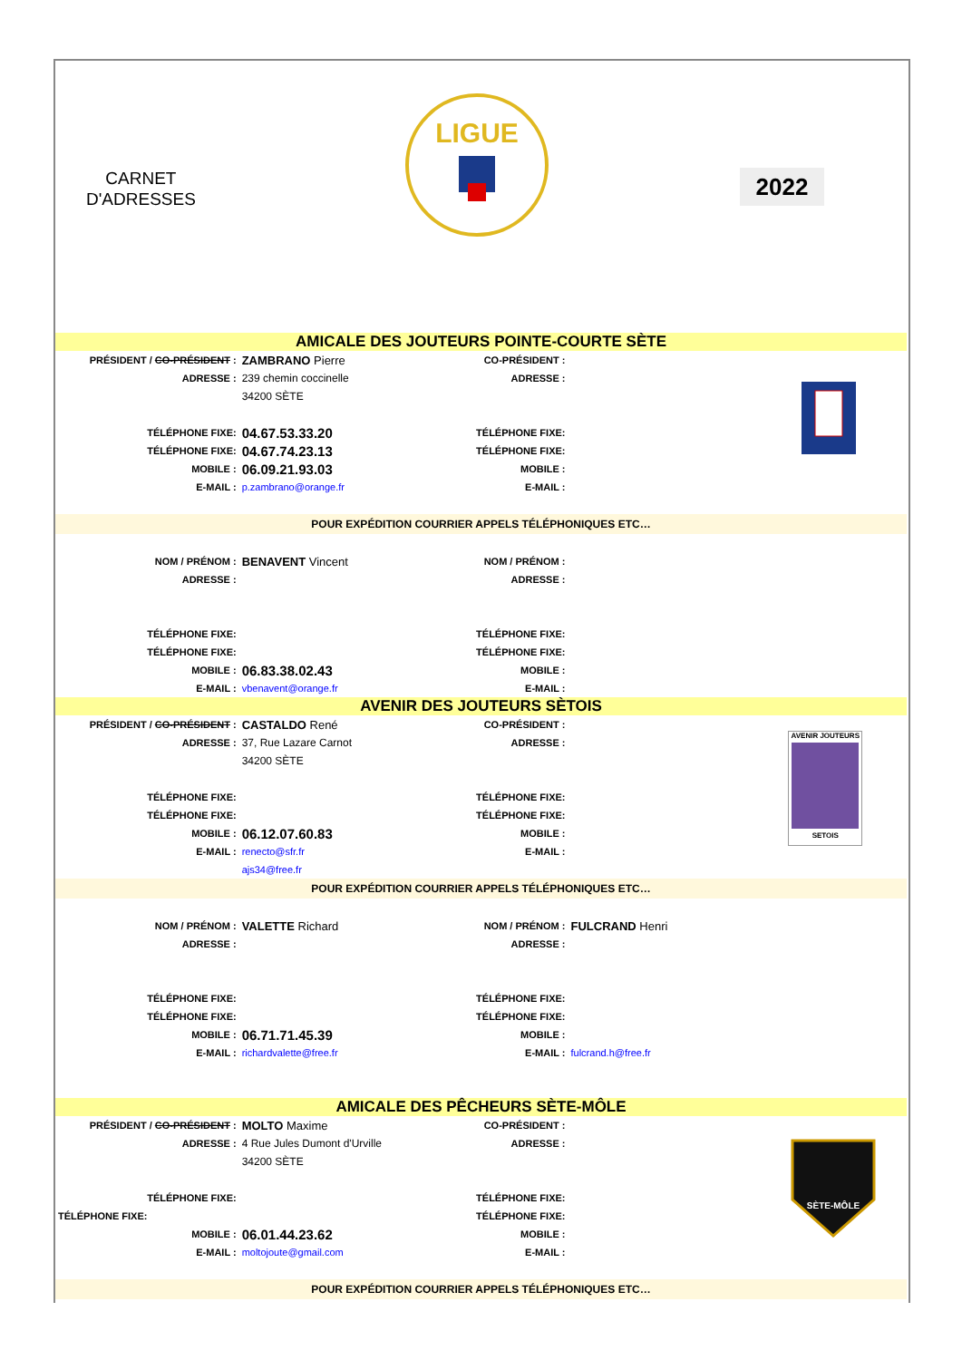CARNET
D'ADRESSES
LIGUE
2022
| AMICALE DES JOUTEURS POINTE-COURTE SÈTE | | | | |
| PRÉSIDENT / CO-PRÉSIDENT : | ZAMBRANO Pierre | CO-PRÉSIDENT : | | |
| ADRESSE : | 239 chemin coccinelle | ADRESSE : | | |
| | 34200 SÈTE | | | |
| TÉLÉPHONE FIXE: | 04.67.53.33.20 | TÉLÉPHONE FIXE: | | |
| TÉLÉPHONE FIXE: | 04.67.74.23.13 | TÉLÉPHONE FIXE: | | |
| MOBILE : | 06.09.21.93.03 | MOBILE : | | |
| E-MAIL : | p.zambrano@orange.fr | E-MAIL : | | |
| POUR EXPÉDITION COURRIER APPELS TÉLÉPHONIQUES ETC… | | | | |
| NOM / PRÉNOM : | BENAVENT Vincent | NOM / PRÉNOM : | | |
| ADRESSE : | | ADRESSE : | | |
| TÉLÉPHONE FIXE: | | TÉLÉPHONE FIXE: | | |
| TÉLÉPHONE FIXE: | | TÉLÉPHONE FIXE: | | |
| MOBILE : | 06.83.38.02.43 | MOBILE : | | |
| E-MAIL : | vbenavent@orange.fr | E-MAIL : | | |
| AVENIR DES JOUTEURS SÈTOIS | | | | |
| PRÉSIDENT / CO-PRÉSIDENT : | CASTALDO René | CO-PRÉSIDENT : | | AVENIR JOUTEURS SETOIS |
| ADRESSE : | 37, Rue Lazare Carnot | ADRESSE : | | |
| | 34200 SÈTE | | | |
| TÉLÉPHONE FIXE: | | TÉLÉPHONE FIXE: | | |
| TÉLÉPHONE FIXE: | | TÉLÉPHONE FIXE: | | |
| MOBILE : | 06.12.07.60.83 | MOBILE : | | |
| E-MAIL : | renecto@sfr.fr | E-MAIL : | | |
| | ajs34@free.fr | | | |
| POUR EXPÉDITION COURRIER APPELS TÉLÉPHONIQUES ETC… | | | | |
| NOM / PRÉNOM : | VALETTE Richard | NOM / PRÉNOM : | FULCRAND Henri | |
| ADRESSE : | | ADRESSE : | | |
| TÉLÉPHONE FIXE: | | TÉLÉPHONE FIXE: | | |
| TÉLÉPHONE FIXE: | | TÉLÉPHONE FIXE: | | |
| MOBILE : | 06.71.71.45.39 | MOBILE : | | |
| E-MAIL : | richardvalette@free.fr | E-MAIL : | fulcrand.h@free.fr | |
| AMICALE DES PÊCHEURS SÈTE-MÔLE | | | | |
| PRÉSIDENT / CO-PRÉSIDENT : | MOLTO Maxime | CO-PRÉSIDENT : | | SÈTE-MÔLE |
| ADRESSE : | 4 Rue Jules Dumont d'Urville | ADRESSE : | | |
| | 34200 SÈTE | | | |
| TÉLÉPHONE FIXE: | | TÉLÉPHONE FIXE: | | |
| TÉLÉPHONE FIXE: | | TÉLÉPHONE FIXE: | | |
| MOBILE : | 06.01.44.23.62 | MOBILE : | | |
| E-MAIL : | moltojoute@gmail.com | E-MAIL : | | |
| POUR EXPÉDITION COURRIER APPELS TÉLÉPHONIQUES ETC… | | | | |